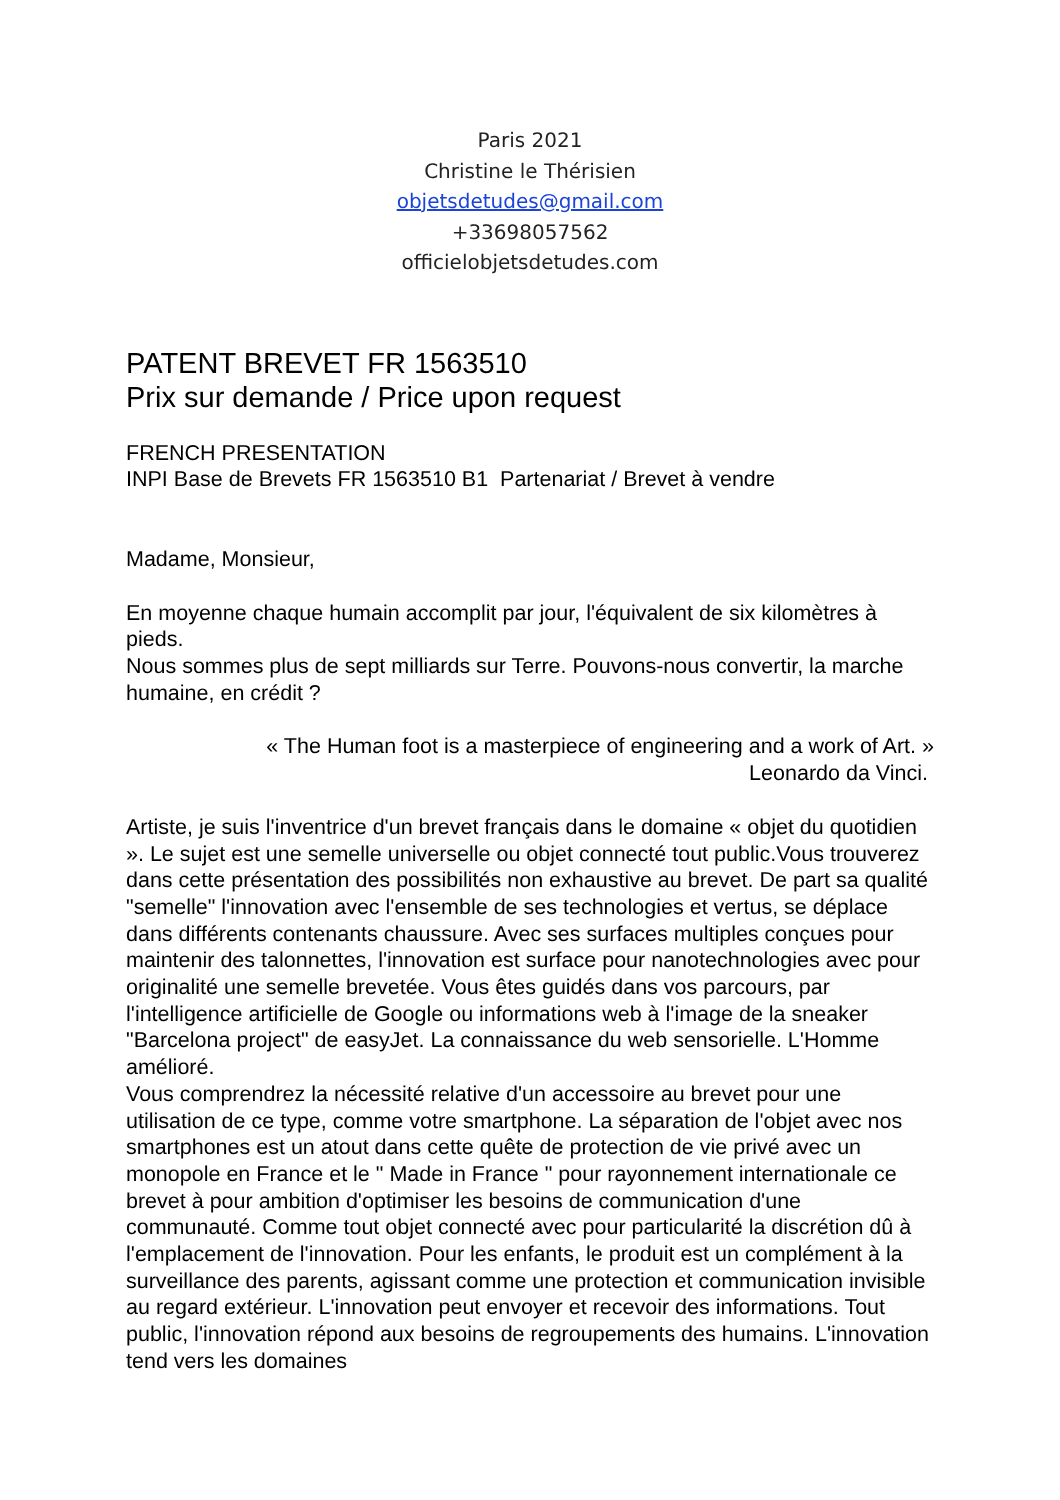Paris 2021
Christine le Thérisien
objetsdetudes@gmail.com
+33698057562
officielobjetsdetudes.com
PATENT BREVET FR 1563510
Prix sur demande / Price upon request
FRENCH PRESENTATION
INPI Base de Brevets FR 1563510 B1 Partenariat / Brevet à vendre
Madame, Monsieur,
En moyenne chaque humain accomplit par jour, l'équivalent de six kilomètres à pieds.
Nous sommes plus de sept milliards sur Terre. Pouvons-nous convertir, la marche humaine, en crédit ?
« The Human foot is a masterpiece of engineering and a work of Art. »
Leonardo da Vinci.
Artiste, je suis l'inventrice d'un brevet français dans le domaine « objet du quotidien ». Le sujet est une semelle universelle ou objet connecté tout public.Vous trouverez dans cette présentation des possibilités non exhaustive au brevet. De part sa qualité "semelle" l'innovation avec l'ensemble de ses technologies et vertus, se déplace dans différents contenants chaussure. Avec ses surfaces multiples conçues pour maintenir des talonnettes, l'innovation est surface pour nanotechnologies avec pour originalité une semelle brevetée. Vous êtes guidés dans vos parcours, par l'intelligence artificielle de Google ou informations web à l'image de la sneaker "Barcelona project" de easyJet. La connaissance du web sensorielle. L'Homme amélioré.
Vous comprendrez la nécessité relative d'un accessoire au brevet pour une utilisation de ce type, comme votre smartphone. La séparation de l'objet avec nos smartphones est un atout dans cette quête de protection de vie privé avec un monopole en France et le " Made in France " pour rayonnement internationale ce brevet à pour ambition d'optimiser les besoins de communication d'une communauté. Comme tout objet connecté avec pour particularité la discrétion dû à l'emplacement de l'innovation. Pour les enfants, le produit est un complément à la surveillance des parents, agissant comme une protection et communication invisible au regard extérieur. L'innovation peut envoyer et recevoir des informations. Tout public, l'innovation répond aux besoins de regroupements des humains. L'innovation tend vers les domaines